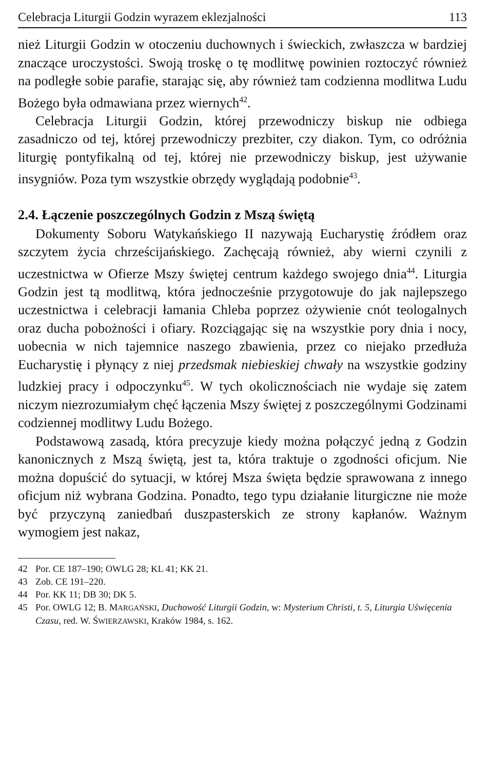Celebracja Liturgii Godzin wyrazem eklezjalności 113
nież Liturgii Godzin w otoczeniu duchownych i świeckich, zwłaszcza w bardziej znaczące uroczystości. Swoją troskę o tę modlitwę powinien roztoczyć również na podległe sobie parafie, starając się, aby również tam codzienna modlitwa Ludu Bożego była odmawiana przez wiernych<sup>42</sup>.
Celebracja Liturgii Godzin, której przewodniczy biskup nie odbiega zasadniczo od tej, której przewodniczy prezbiter, czy diakon. Tym, co odróżnia liturgię pontyfikalną od tej, której nie przewodniczy biskup, jest używanie insygniów. Poza tym wszystkie obrzędy wyglądają podobnie<sup>43</sup>.
2.4. Łączenie poszczególnych Godzin z Mszą świętą
Dokumenty Soboru Watykańskiego II nazywają Eucharystię źródłem oraz szczytem życia chrześcijańskiego. Zachęcają również, aby wierni czynili z uczestnictwa w Ofierze Mszy świętej centrum każdego swojego dnia<sup>44</sup>. Liturgia Godzin jest tą modlitwą, która jednocześnie przygotowuje do jak najlepszego uczestnictwa i celebracji łamania Chleba poprzez ożywienie cnót teologalnych oraz ducha pobożności i ofiary. Rozciągając się na wszystkie pory dnia i nocy, uobecnia w nich tajemnice naszego zbawienia, przez co niejako przedłuża Eucharystię i płynący z niej przedsmak niebieskiej chwały na wszystkie godziny ludzkiej pracy i odpoczynku<sup>45</sup>. W tych okolicznościach nie wydaje się zatem niczym niezrozumiałym chęć łączenia Mszy świętej z poszczególnymi Godzinami codziennej modlitwy Ludu Bożego.
Podstawową zasadą, która precyzuje kiedy można połączyć jedną z Godzin kanonicznych z Mszą świętą, jest ta, która traktuje o zgodności oficjum. Nie można dopuścić do sytuacji, w której Msza święta będzie sprawowana z innego oficjum niż wybrana Godzina. Ponadto, tego typu działanie liturgiczne nie może być przyczyną zaniedbań duszpasterskich ze strony kapłanów. Ważnym wymogiem jest nakaz,
42 Por. CE 187–190; OWLG 28; KL 41; KK 21.
43 Zob. CE 191–220.
44 Por. KK 11; DB 30; DK 5.
45 Por. OWLG 12; B. MARGAŃSKI, Duchowość Liturgii Godzin, w: Mysterium Christi, t. 5, Liturgia Uświęcenia Czasu, red. W. ŚWIERZAWSKI, Kraków 1984, s. 162.